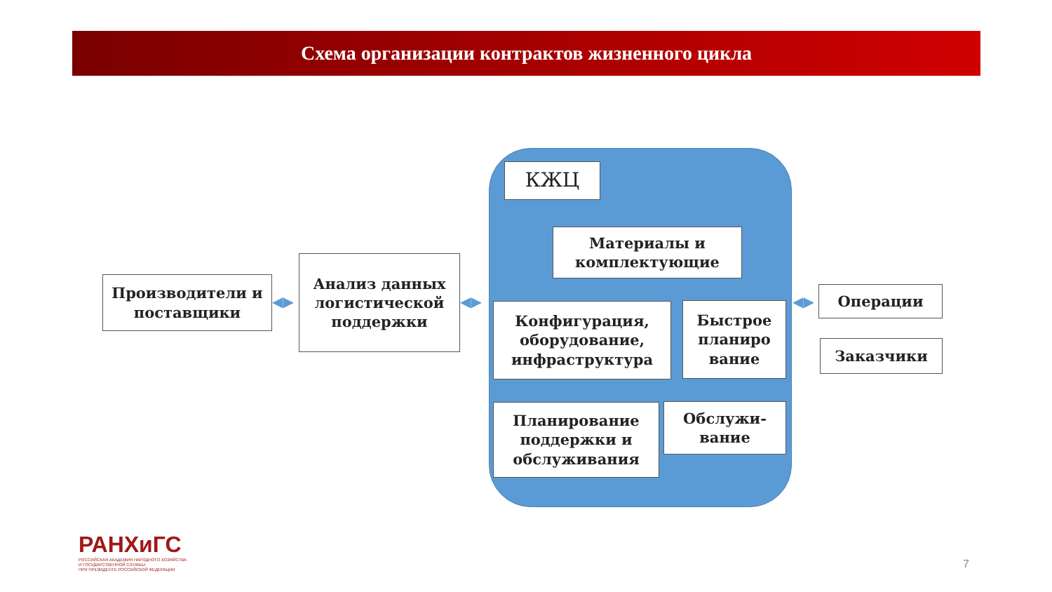Схема организации контрактов жизненного цикла
Производители и поставщики
◀▶
Анализ данных логистической поддержки
◀▶
КЖЦ
Материалы и комплектующие
Конфигурация, оборудование, инфраструктура
Быстрое планиро вание
Планирование поддержки и обслуживания
Обслужи-вание
◀▶ Операции
Заказчики
РАНХиГС
РОССИЙСКАЯ АКАДЕМИЯ НАРОДНОГО ХОЗЯЙСТВА
И ГОСУДАРСТВЕННОЙ СЛУЖБЫ
ПРИ ПРЕЗИДЕНТЕ РОССИЙСКОЙ ФЕДЕРАЦИИ
7